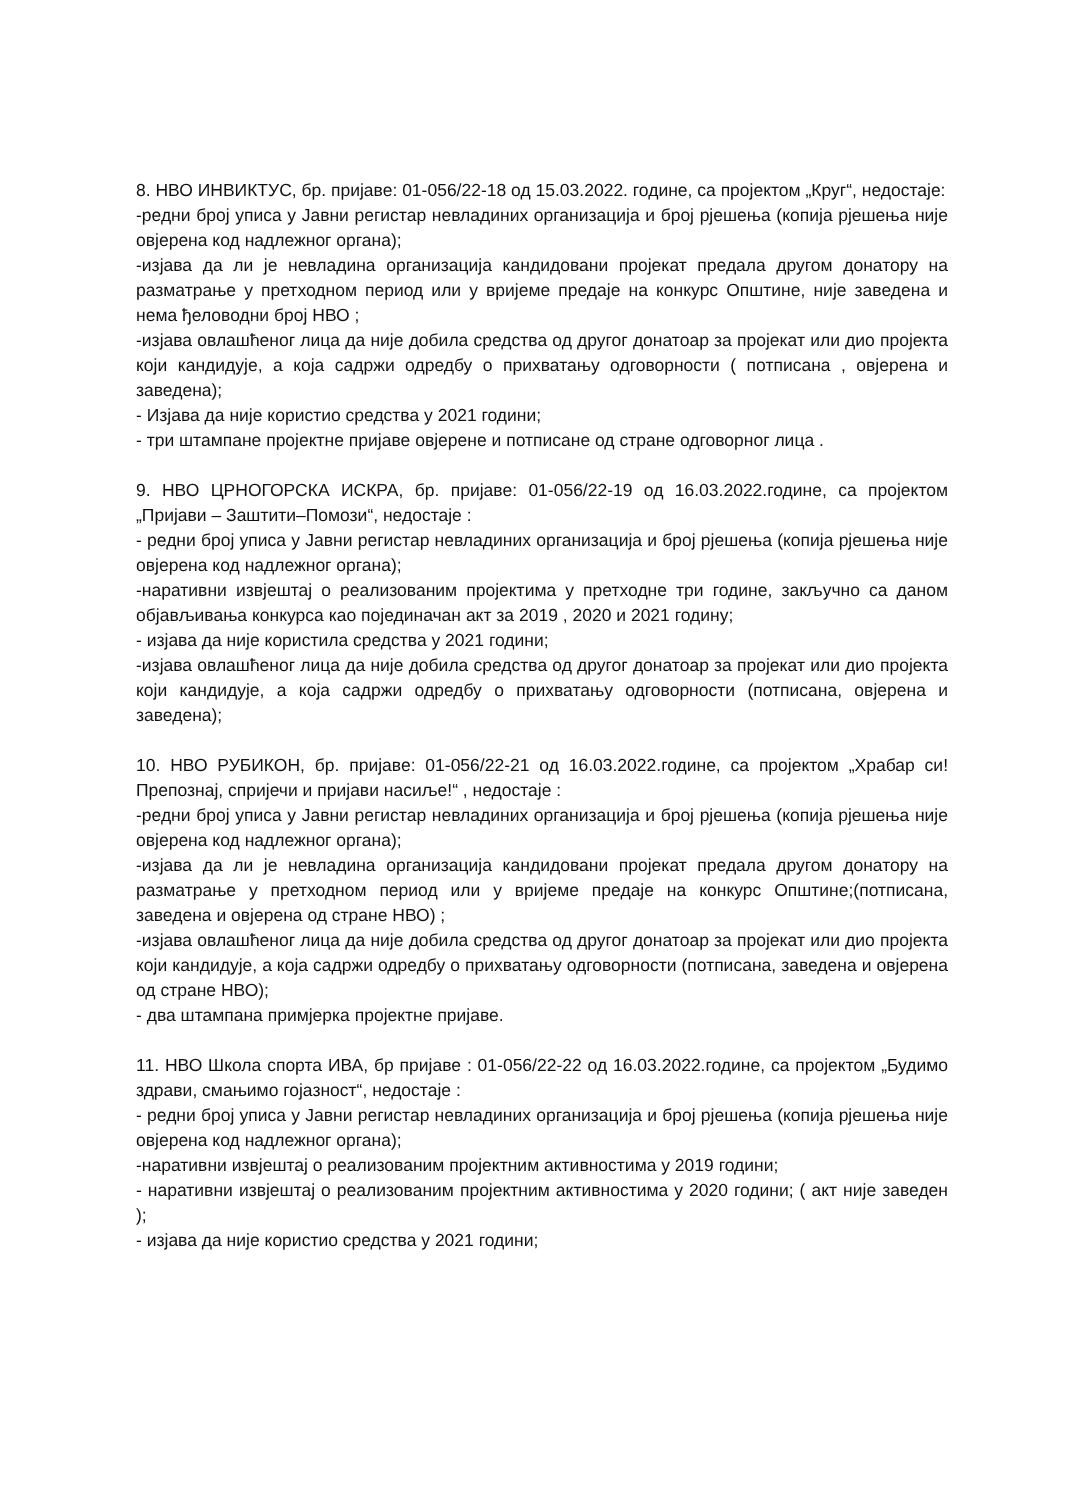8. НВО ИНВИКТУС, бр. пријаве: 01-056/22-18 од 15.03.2022. године, са пројектом „Круг“, недостаје:
-редни број уписа у Јавни регистар невладиних организација и број рјешења (копија рјешења није овјерена код надлежног органа);
-изјава да ли је невладина организација кандидовани пројекат предала другом донатору на разматрање у претходном период или у вријеме предаје на конкурс Општине, није заведена и нема ђеловодни број НВО ;
-изјава овлашћеног лица да није добила средства од другог донатоар за пројекат или дио пројекта који кандидује, а која садржи одредбу о прихватању одговорности ( потписана , овјерена и заведена);
- Изјава да није користио средства у 2021 години;
- три штампане пројектне пријаве овјерене и потписане од стране одговорног лица .
9. НВО ЦРНОГОРСКА ИСКРА, бр. пријаве: 01-056/22-19 од 16.03.2022.године, са пројектом „Пријави – Заштити–Помози“, недостаје :
- редни број уписа у Јавни регистар невладиних организација и број рјешења (копија рјешења није овјерена код надлежног органа);
-наративни извјештај о реализованим пројектима у претходне три године, закључно са даном објављивања конкурса као појединачан акт за 2019 , 2020 и 2021 годину;
- изјава да није користила средства у 2021 години;
-изјава овлашћеног лица да није добила средства од другог донатоар за пројекат или дио пројекта који кандидује, а која садржи одредбу о прихватању одговорности (потписана, овјерена и заведена);
10. НВО РУБИКОН, бр. пријаве: 01-056/22-21 од 16.03.2022.године, са пројектом „Храбар си! Препознај, спријечи и пријави насиље!“ , недостаје :
-редни број уписа у Јавни регистар невладиних организација и број рјешења (копија рјешења није овјерена код надлежног органа);
-изјава да ли је невладина организација кандидовани пројекат предала другом донатору на разматрање у претходном период или у вријеме предаје на конкурс Општине;(потписана, заведена и овјерена од стране НВО) ;
-изјава овлашћеног лица да није добила средства од другог донатоар за пројекат или дио пројекта који кандидује, а која садржи одредбу о прихватању одговорности (потписана, заведена и овјерена од стране НВО);
- два штампана примјерка пројектне пријаве.
11. НВО Школа спорта ИВА, бр пријаве : 01-056/22-22 од 16.03.2022.године, са пројектом „Будимо здрави, смањимо гојазност“, недостаје :
- редни број уписа у Јавни регистар невладиних организација и број рјешења (копија рјешења није овјерена код надлежног органа);
-наративни извјештај о реализованим пројектним активностима у 2019 години;
- наративни извјештај о реализованим пројектним активностима у 2020 години; ( акт није заведен );
- изјава да није користио средства у 2021 години;